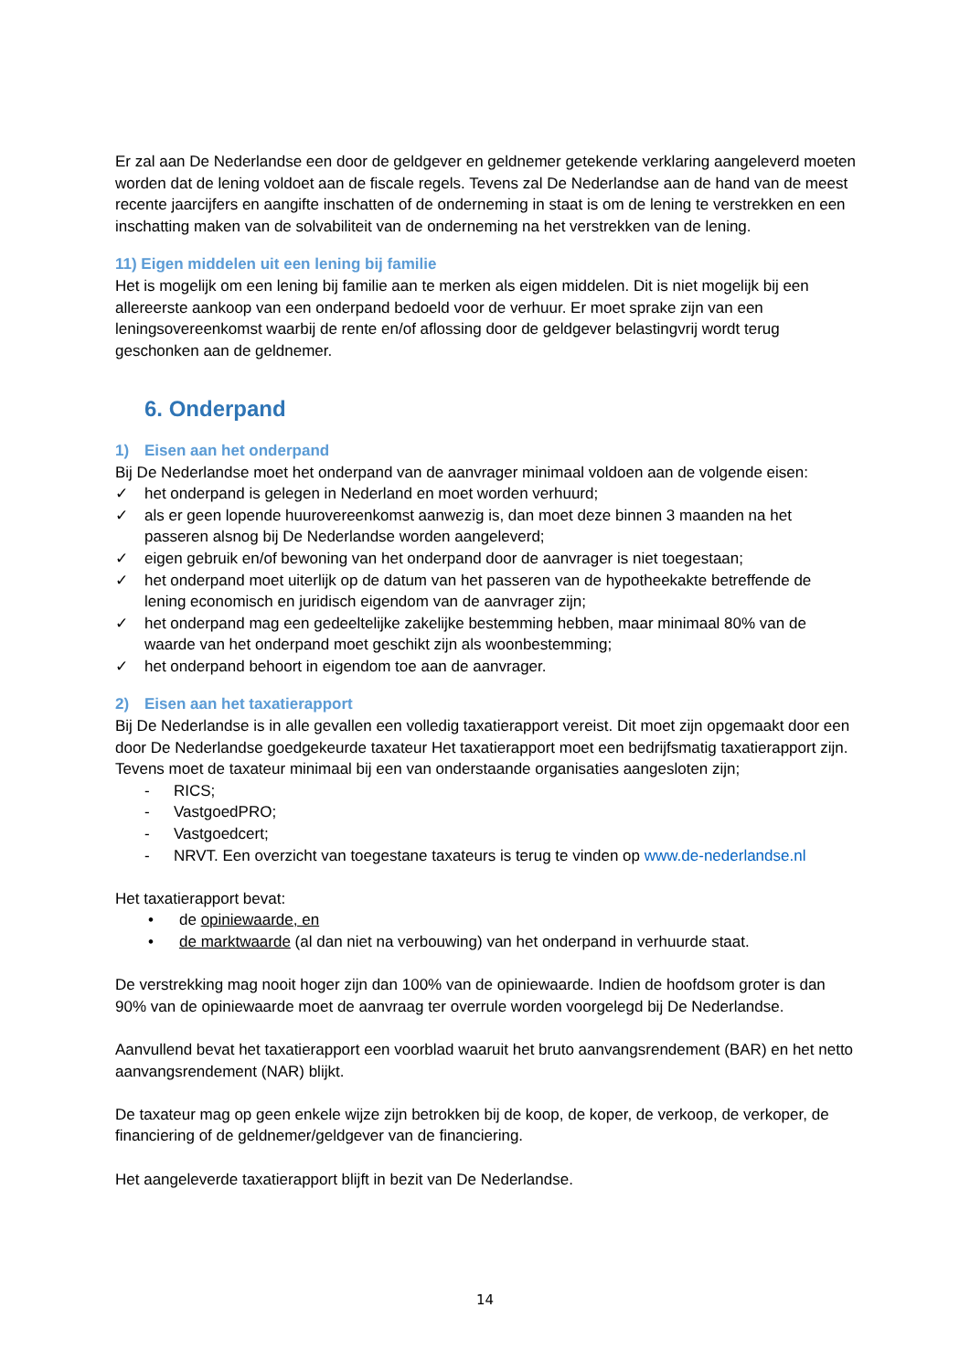Er zal aan De Nederlandse een door de geldgever en geldnemer getekende verklaring aangeleverd moeten worden dat de lening voldoet aan de fiscale regels. Tevens zal De Nederlandse aan de hand van de meest recente jaarcijfers en aangifte inschatten of de onderneming in staat is om de lening te verstrekken en een inschatting maken van de solvabiliteit van de onderneming na het verstrekken van de lening.
11) Eigen middelen uit een lening bij familie
Het is mogelijk om een lening bij familie aan te merken als eigen middelen. Dit is niet mogelijk bij een allereerste aankoop van een onderpand bedoeld voor de verhuur. Er moet sprake zijn van een leningsovereenkomst waarbij de rente en/of aflossing door de geldgever belastingvrij wordt terug geschonken aan de geldnemer.
6. Onderpand
1) Eisen aan het onderpand
Bij De Nederlandse moet het onderpand van de aanvrager minimaal voldoen aan de volgende eisen:
✓ het onderpand is gelegen in Nederland en moet worden verhuurd;
✓ als er geen lopende huurovereenkomst aanwezig is, dan moet deze binnen 3 maanden na het passeren alsnog bij De Nederlandse worden aangeleverd;
✓ eigen gebruik en/of bewoning van het onderpand door de aanvrager is niet toegestaan;
✓ het onderpand moet uiterlijk op de datum van het passeren van de hypotheekakte betreffende de lening economisch en juridisch eigendom van de aanvrager zijn;
✓ het onderpand mag een gedeeltelijke zakelijke bestemming hebben, maar minimaal 80% van de waarde van het onderpand moet geschikt zijn als woonbestemming;
✓ het onderpand behoort in eigendom toe aan de aanvrager.
2) Eisen aan het taxatierapport
Bij De Nederlandse is in alle gevallen een volledig taxatierapport vereist. Dit moet zijn opgemaakt door een door De Nederlandse goedgekeurde taxateur Het taxatierapport moet een bedrijfsmatig taxatierapport zijn. Tevens moet de taxateur minimaal bij een van onderstaande organisaties aangesloten zijn;
- RICS;
- VastgoedPRO;
- Vastgoedcert;
- NRVT. Een overzicht van toegestane taxateurs is terug te vinden op www.de-nederlandse.nl
Het taxatierapport bevat:
• de opiniewaarde, en
• de marktwaarde (al dan niet na verbouwing) van het onderpand in verhuurde staat.
De verstrekking mag nooit hoger zijn dan 100% van de opiniewaarde. Indien de hoofdsom groter is dan 90% van de opiniewaarde moet de aanvraag ter overrule worden voorgelegd bij De Nederlandse.
Aanvullend bevat het taxatierapport een voorblad waaruit het bruto aanvangsrendement (BAR) en het netto aanvangsrendement (NAR) blijkt.
De taxateur mag op geen enkele wijze zijn betrokken bij de koop, de koper, de verkoop, de verkoper, de financiering of de geldnemer/geldgever van de financiering.
Het aangeleverde taxatierapport blijft in bezit van De Nederlandse.
14